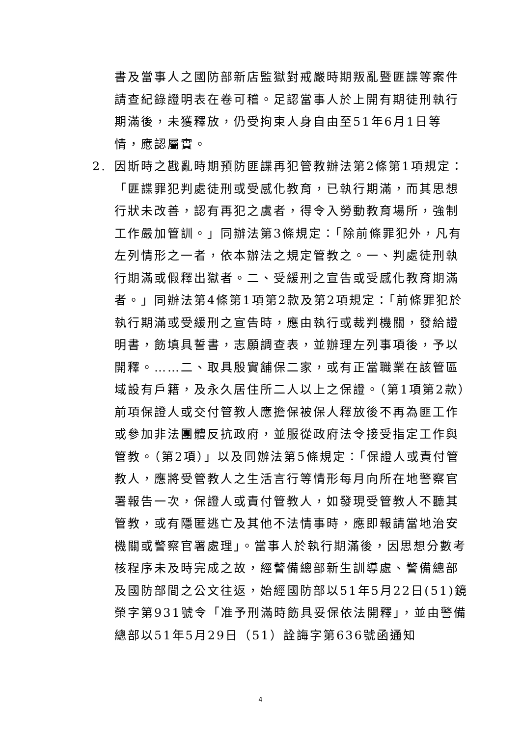書及當事人之國防部新店監獄對戒嚴時期叛亂暨匪諜等案件請查紀錄證明表在卷可稽。足認當事人於上開有期徒刑執行期滿後，未獲釋放，仍受拘束人身自由至51年6月1日等情，應認屬實。
2. 因斯時之戡亂時期預防匪諜再犯管教辦法第2條第1項規定：「匪諜罪犯判處徒刑或受感化教育，已執行期滿，而其思想行狀未改善，認有再犯之虞者，得令入勞動教育場所，強制工作嚴加管訓。」同辦法第3條規定：「除前條罪犯外，凡有左列情形之一者，依本辦法之規定管教之。一、判處徒刑執行期滿或假釋出獄者。二、受緩刑之宣告或受感化教育期滿者。」同辦法第4條第1項第2款及第2項規定：「前條罪犯於執行期滿或受緩刑之宣告時，應由執行或裁判機關，發給證明書，飭填具誓書，志願調查表，並辦理左列事項後，予以開釋。……二、取具殷實舖保二家，或有正當職業在該管區域設有戶籍，及永久居住所二人以上之保證。（第1項第2款）前項保證人或交付管教人應擔保被保人釋放後不再為匪工作或參加非法團體反抗政府，並服從政府法令接受指定工作與管教。（第2項）」以及同辦法第5條規定：「保證人或責付管教人，應將受管教人之生活言行等情形每月向所在地警察官署報告一次，保證人或責付管教人，如發現受管教人不聽其管教，或有隱匿逃亡及其他不法情事時，應即報請當地治安機關或警察官署處理」。當事人於執行期滿後，因思想分數考核程序未及時完成之故，經警備總部新生訓導處、警備總部及國防部間之公文往返，始經國防部以51年5月22日(51)鏡榮字第931號令「准予刑滿時飭具妥保依法開釋」，並由警備總部以51年5月29日（51）詮誨字第636號函通知
4